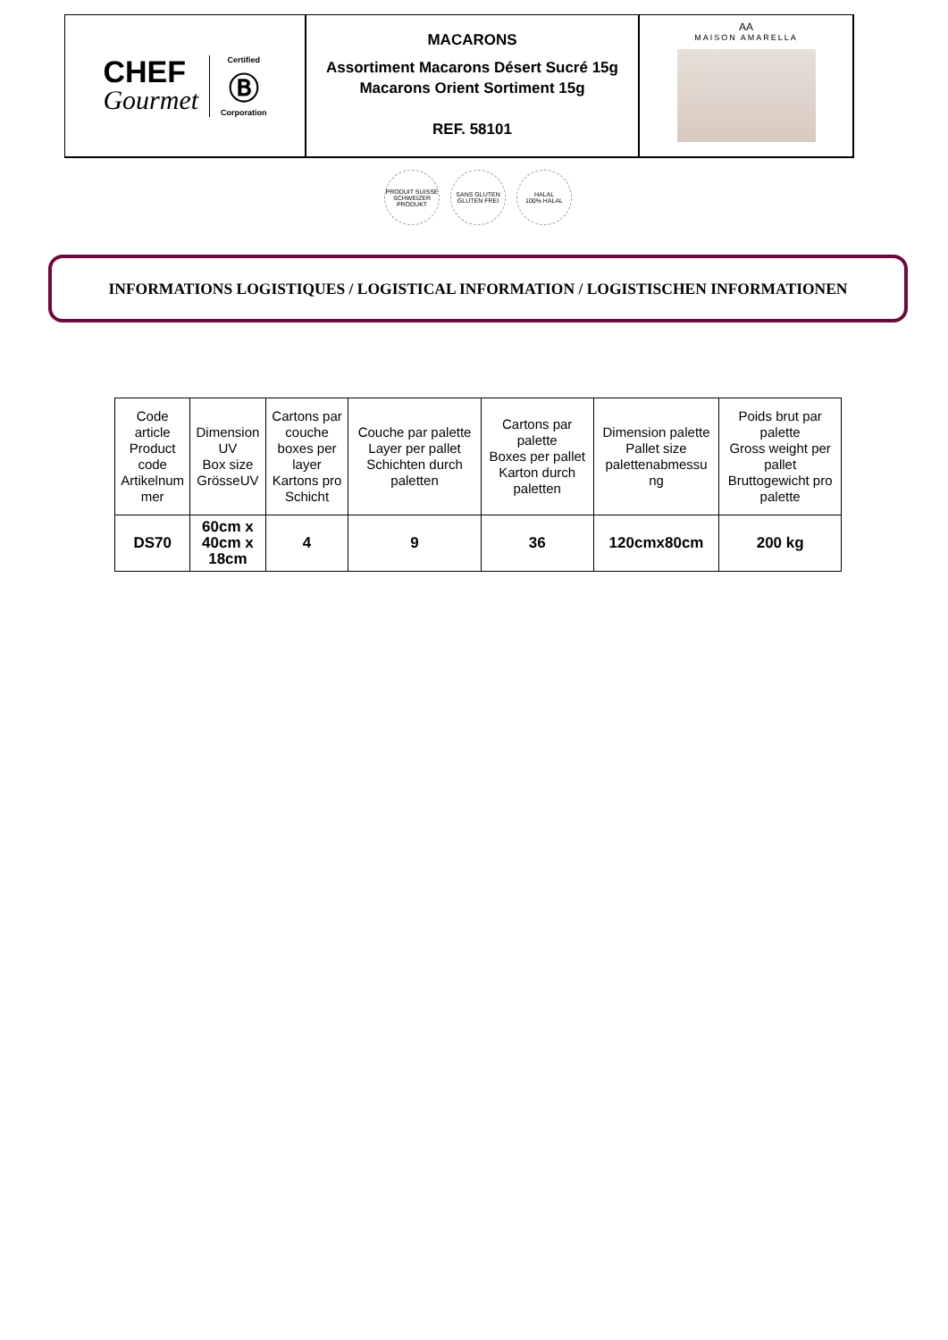CHEF
Gourmet
Certified
Ⓑ
Corporation
MACARONS
Assortiment Macarons Désert Sucré 15g
Macarons Orient Sortiment 15g
REF. 58101
AA
MAISON AMARELLA
PRODUIT SUISSE
SCHWEIZER PRODUKT
SANS GLUTEN
GLUTEN FREI
HALAL
100% HALAL
INFORMATIONS LOGISTIQUES / LOGISTICAL INFORMATION / LOGISTISCHEN INFORMATIONEN
| Code article Product code Artikelnum mer | Dimension UV Box size GrösseUV | Cartons par couche boxes per layer Kartons pro Schicht | Couche par palette Layer per pallet Schichten durch paletten | Cartons par palette Boxes per pallet Karton durch paletten | Dimension palette Pallet size palettenabmessu ng | Poids brut par palette Gross weight per pallet Bruttogewicht pro palette |
| --- | --- | --- | --- | --- | --- | --- |
| DS70 | 60cm x 40cm x 18cm | 4 | 9 | 36 | 120cmx80cm | 200 kg |